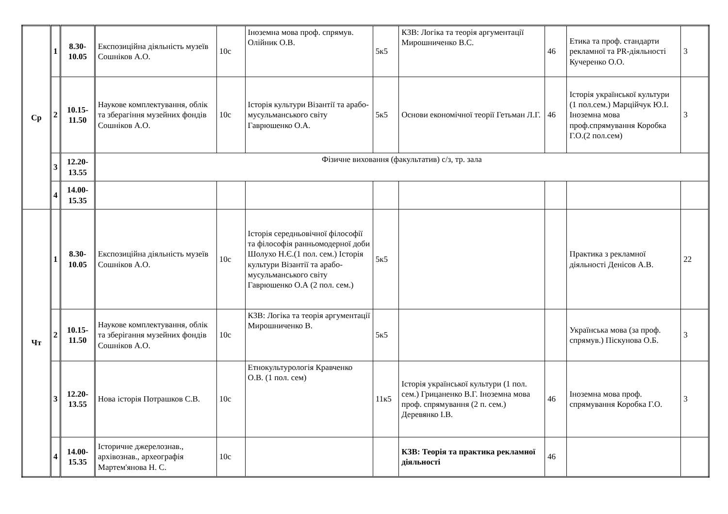| Ср | 1 | 8.30- 10.05 | Експозиційна діяльність музеїв Сошніков А.О. | 10с | Іноземна мова проф. спрямув. Олійник О.В. | 5к5 | КЗВ: Логіка та теорія аргументації Мирошниченко В.С. | 46 | Етика та проф. стандарти рекламної та PR-діяльності Кучеренко О.О. | 3 |
| | 2 | 10.15- 11.50 | Наукове комплектування, облік та зберагіння музейних фондів Сошніков А.О. | 10с | Історія культури Візантії та арабо-мусульманського світу Гаврюшенко О.А. | 5к5 | Основи економічної теорії Гетьман Л.Г. | 46 | Історія української культури (1 пол.сем.) Марційчук Ю.І. Іноземна мова проф.спрямування Коробка Г.О.(2 пол.сем) | 3 |
| | 3 | 12.20- 13.55 | Фізичне виховання (факультатив) с/з, тр. зала | | | | | | | |
| | 4 | 14.00- 15.35 | | | | | | | | |
| Чт | 1 | 8.30- 10.05 | Експозиційна діяльність музеїв Сошніков А.О. | 10с | Історія середньовічної філософії та філософія ранньомодерної доби Шолухо Н.Є.(1 пол. сем.) Історія культури Візантії та арабо-мусульманського світу Гаврюшенко О.А (2 пол. сем.) | 5к5 | | | Практика з рекламної діяльності Денісов А.В. | 22 |
| | 2 | 10.15- 11.50 | Наукове комплектування, облік та зберігання музейних фондів Сошніков А.О. | 10с | КЗВ: Логіка та теорія аргументації Мирошниченко В. | 5к5 | | | Українська мова (за проф. спрямув.) Піскунова О.Б. | 3 |
| | 3 | 12.20- 13.55 | Нова історія Потрашков С.В. | 10с | Етнокультурологія Кравченко О.В. (1 пол. сем) | 11к5 | Історія української культури (1 пол. сем.) Грицаненко В.Г. Іноземна мова проф. спрямування (2 п. сем.) Деревянко І.В. | 46 | Іноземна мова проф. спрямування Коробка Г.О. | 3 |
| | 4 | 14.00- 15.35 | Історичне джерелознав., архівознав., археографія Мартем'янова Н. С. | 10с | | | КЗВ: Теорія та практика рекламної діяльності | 46 | | |